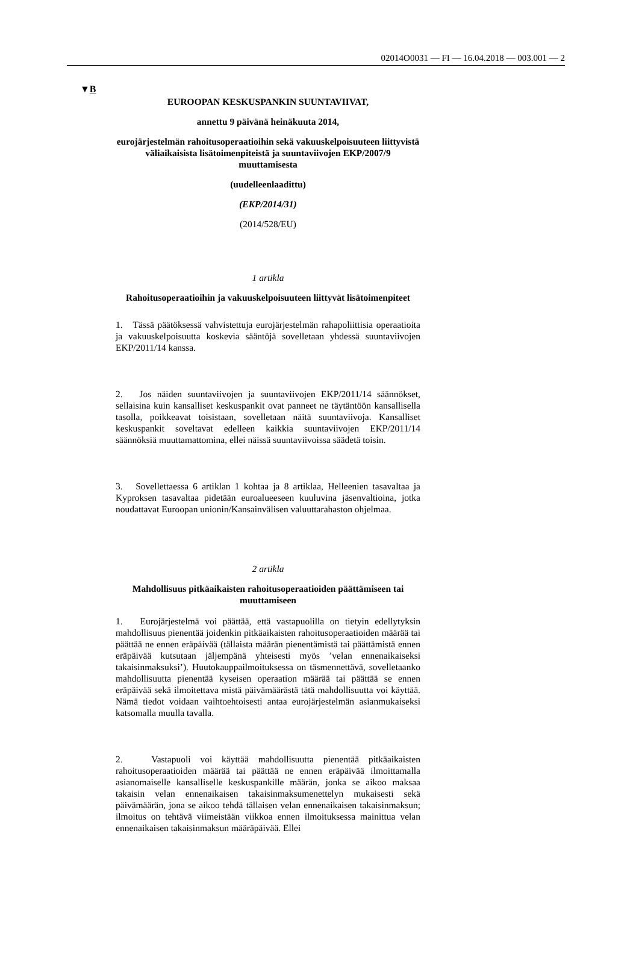02014O0031 — FI — 16.04.2018 — 003.001 — 2
▼B
EUROOPAN KESKUSPANKIN SUUNTAVIIVAT,
annettu 9 päivänä heinäkuuta 2014,
eurojärjestelmän rahoitusoperaatioihin sekä vakuuskelpoisuuteen liittyvistä väliaikaisista lisätoimenpiteistä ja suuntaviivojen EKP/2007/9 muuttamisesta
(uudelleenlaadittu)
(EKP/2014/31)
(2014/528/EU)
1 artikla
Rahoitusoperaatioihin ja vakuuskelpoisuuteen liittyvät lisätoimenpiteet
1. Tässä päätöksessä vahvistettuja eurojärjestelmän rahapoliittisia operaatioita ja vakuuskelpoisuutta koskevia sääntöjä sovelletaan yhdessä suuntaviivojen EKP/2011/14 kanssa.
2. Jos näiden suuntaviivojen ja suuntaviivojen EKP/2011/14 säännökset, sellaisina kuin kansalliset keskuspankit ovat panneet ne täytäntöön kansallisella tasolla, poikkeavat toisistaan, sovelletaan näitä suuntaviivoja. Kansalliset keskuspankit soveltavat edelleen kaikkia suuntaviivojen EKP/2011/14 säännöksiä muuttamattomina, ellei näissä suuntaviivoissa säädetä toisin.
3. Sovellettaessa 6 artiklan 1 kohtaa ja 8 artiklaa, Helleenien tasavaltaa ja Kyproksen tasavaltaa pidetään euroalueeseen kuuluvina jäsenvaltioina, jotka noudattavat Euroopan unionin/Kansainvälisen valuuttarahaston ohjelmaa.
2 artikla
Mahdollisuus pitkäaikaisten rahoitusoperaatioiden päättämiseen tai muuttamiseen
1. Eurojärjestelmä voi päättää, että vastapuolilla on tietyin edellytyksin mahdollisuus pienentää joidenkin pitkäaikaisten rahoitusoperaatioiden määrää tai päättää ne ennen eräpäivää (tällaista määrän pienentämistä tai päättämistä ennen eräpäivää kutsutaan jäljempänä yhteisesti myös ’velan ennenaikaiseksi takaisinmaksuksi’). Huutokauppailmoituksessa on täsmennettävä, sovelletaanko mahdollisuutta pienentää kyseisen operaation määrää tai päättää se ennen eräpäivää sekä ilmoitettava mistä päivämäärästä tätä mahdollisuutta voi käyttää. Nämä tiedot voidaan vaihtoehtoisesti antaa eurojärjestelmän asianmukaiseksi katsomalla muulla tavalla.
2. Vastapuoli voi käyttää mahdollisuutta pienentää pitkäaikaisten rahoitusoperaatioiden määrää tai päättää ne ennen eräpäivää ilmoittamalla asianomaiselle kansalliselle keskuspankille määrän, jonka se aikoo maksaa takaisin velan ennenaikaisen takaisinmaksumenettelyn mukaisesti sekä päivämäärän, jona se aikoo tehdä tällaisen velan ennenaikaisen takaisinmaksun; ilmoitus on tehtävä viimeistään viikkoa ennen ilmoituksessa mainittua velan ennenaikaisen takaisinmaksun määräpäivää. Ellei